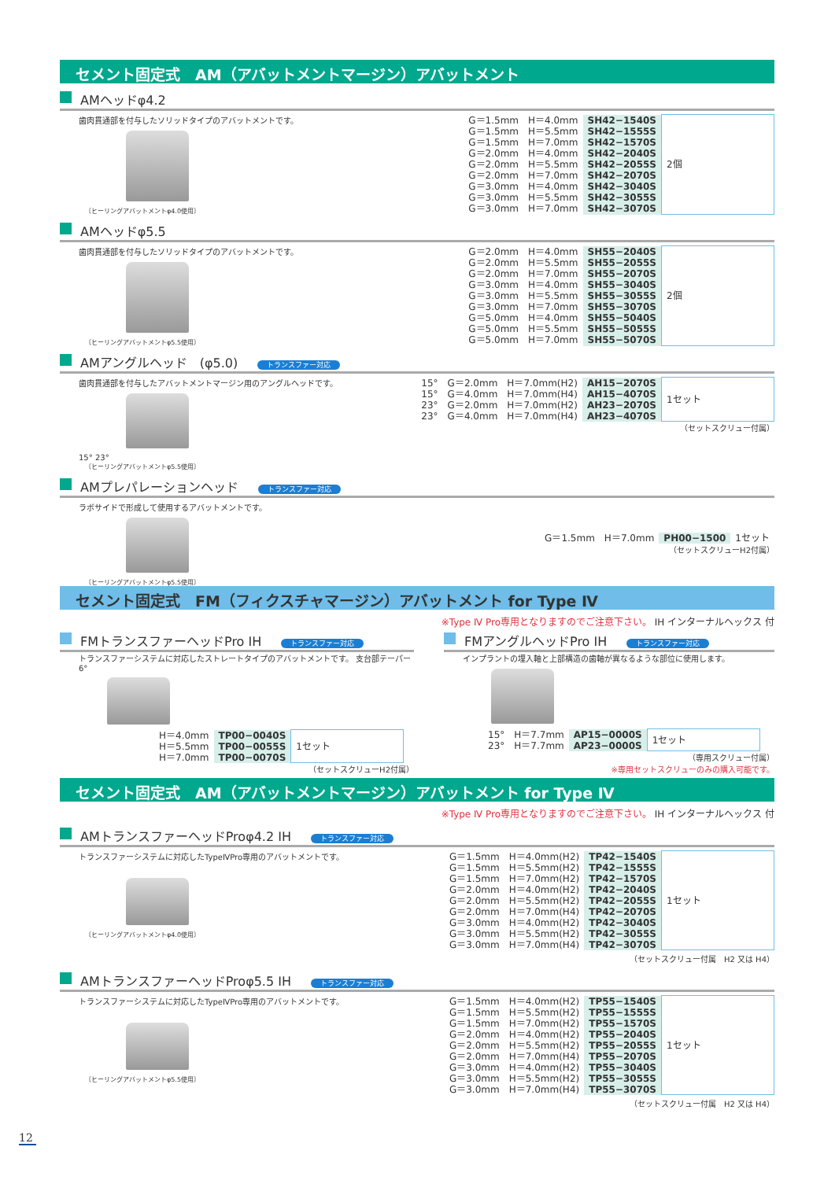セメント固定式　AM（アバットメントマージン）アバットメント
AMヘッドφ4.2
歯肉貫通部を付与したソリッドタイプのアバットメントです。
〔ヒーリングアバットメントφ4.0使用〕
| G＝1.5mm | H＝4.0mm | SH42−1540S | 2個 |
| G＝1.5mm | H＝5.5mm | SH42−1555S | |
| G＝1.5mm | H＝7.0mm | SH42−1570S | |
| G＝2.0mm | H＝4.0mm | SH42−2040S | |
| G＝2.0mm | H＝5.5mm | SH42−2055S | |
| G＝2.0mm | H＝7.0mm | SH42−2070S | |
| G＝3.0mm | H＝4.0mm | SH42−3040S | |
| G＝3.0mm | H＝5.5mm | SH42−3055S | |
| G＝3.0mm | H＝7.0mm | SH42−3070S | |
AMヘッドφ5.5
歯肉貫通部を付与したソリッドタイプのアバットメントです。
〔ヒーリングアバットメントφ5.5使用〕
| G＝2.0mm | H＝4.0mm | SH55−2040S | 2個 |
| G＝2.0mm | H＝5.5mm | SH55−2055S | |
| G＝2.0mm | H＝7.0mm | SH55−2070S | |
| G＝3.0mm | H＝4.0mm | SH55−3040S | |
| G＝3.0mm | H＝5.5mm | SH55−3055S | |
| G＝3.0mm | H＝7.0mm | SH55−3070S | |
| G＝5.0mm | H＝4.0mm | SH55−5040S | |
| G＝5.0mm | H＝5.5mm | SH55−5055S | |
| G＝5.0mm | H＝7.0mm | SH55−5070S | |
AMアングルヘッド　(φ5.0) トランスファー対応
歯肉貫通部を付与したアバットメントマージン用のアングルヘッドです。
15° 23°
〔ヒーリングアバットメントφ5.5使用〕
| 15° | G＝2.0mm | H＝7.0mm(H2) | AH15−2070S | 1セット |
| 15° | G＝4.0mm | H＝7.0mm(H4) | AH15−4070S | |
| 23° | G＝2.0mm | H＝7.0mm(H2) | AH23−2070S | |
| 23° | G＝4.0mm | H＝7.0mm(H4) | AH23−4070S | |
（セットスクリュー付属）
AMプレパレーションヘッド トランスファー対応
ラボサイドで形成して使用するアバットメントです。
〔ヒーリングアバットメントφ5.5使用〕
| G＝1.5mm | H＝7.0mm | PH00−1500 | 1セット |
（セットスクリューH2付属）
セメント固定式　FM（フィクスチャマージン）アバットメント for Type Ⅳ
※Type Ⅳ Pro専用となりますのでご注意下さい。 IH インターナルヘックス 付
FMトランスファーヘッドPro IH トランスファー対応
トランスファーシステムに対応したストレートタイプのアバットメントです。 支台部テーパー6°
| H＝4.0mm | TP00−0040S | 1セット |
| H＝5.5mm | TP00−0055S | |
| H＝7.0mm | TP00−0070S | |
（セットスクリューH2付属）
FMアングルヘッドPro IH トランスファー対応
インプラントの埋入軸と上部構造の歯軸が異なるような部位に使用します。
| 15° | H＝7.7mm | AP15−0000S | 1セット |
| 23° | H＝7.7mm | AP23−0000S | |
（専用スクリュー付属）
※専用セットスクリューのみの購入可能です。
セメント固定式　AM（アバットメントマージン）アバットメント for Type Ⅳ
※Type Ⅳ Pro専用となりますのでご注意下さい。 IH インターナルヘックス 付
AMトランスファーヘッドProφ4.2 IH トランスファー対応
トランスファーシステムに対応したTypeⅣPro専用のアバットメントです。
〔ヒーリングアバットメントφ4.0使用〕
| G＝1.5mm | H＝4.0mm(H2) | TP42−1540S | 1セット |
| G＝1.5mm | H＝5.5mm(H2) | TP42−1555S | |
| G＝1.5mm | H＝7.0mm(H2) | TP42−1570S | |
| G＝2.0mm | H＝4.0mm(H2) | TP42−2040S | |
| G＝2.0mm | H＝5.5mm(H2) | TP42−2055S | |
| G＝2.0mm | H＝7.0mm(H4) | TP42−2070S | |
| G＝3.0mm | H＝4.0mm(H2) | TP42−3040S | |
| G＝3.0mm | H＝5.5mm(H2) | TP42−3055S | |
| G＝3.0mm | H＝7.0mm(H4) | TP42−3070S | |
（セットスクリュー付属　H2 又は H4）
AMトランスファーヘッドProφ5.5 IH トランスファー対応
トランスファーシステムに対応したTypeⅣPro専用のアバットメントです。
〔ヒーリングアバットメントφ5.5使用〕
| G＝1.5mm | H＝4.0mm(H2) | TP55−1540S | 1セット |
| G＝1.5mm | H＝5.5mm(H2) | TP55−1555S | |
| G＝1.5mm | H＝7.0mm(H2) | TP55−1570S | |
| G＝2.0mm | H＝4.0mm(H2) | TP55−2040S | |
| G＝2.0mm | H＝5.5mm(H2) | TP55−2055S | |
| G＝2.0mm | H＝7.0mm(H4) | TP55−2070S | |
| G＝3.0mm | H＝4.0mm(H2) | TP55−3040S | |
| G＝3.0mm | H＝5.5mm(H2) | TP55−3055S | |
| G＝3.0mm | H＝7.0mm(H4) | TP55−3070S | |
（セットスクリュー付属　H2 又は H4）
12